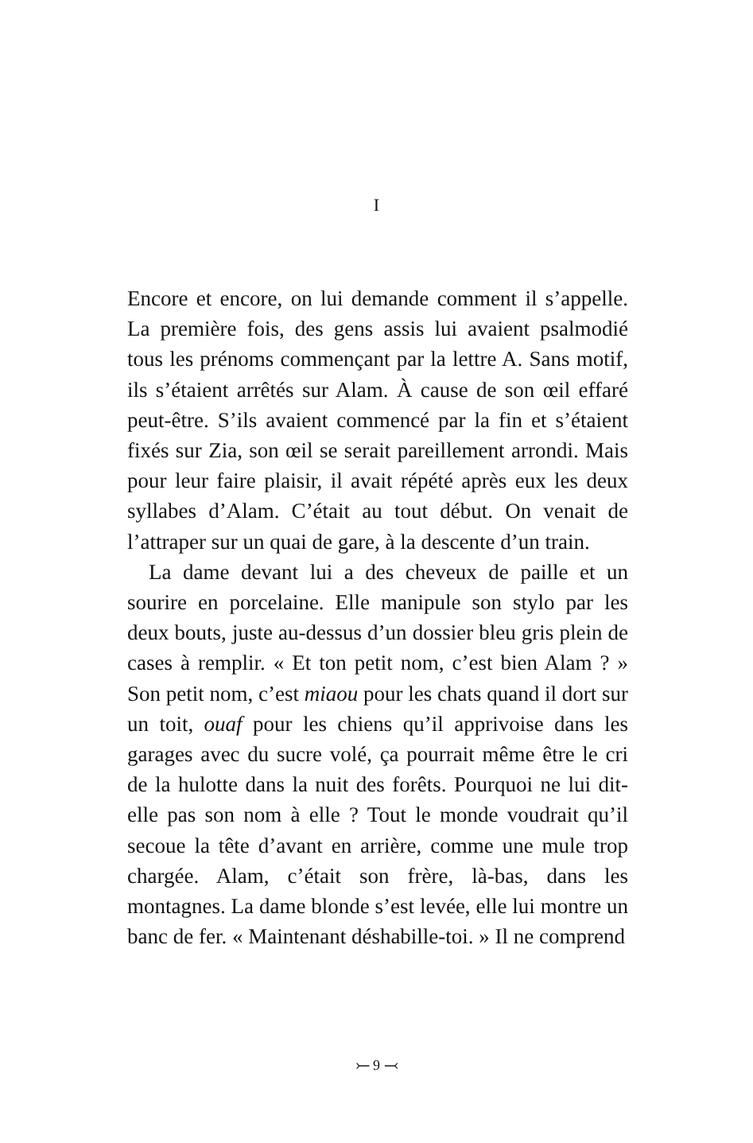I
Encore et encore, on lui demande comment il s’appelle. La première fois, des gens assis lui avaient psalmodié tous les prénoms commençant par la lettre A. Sans motif, ils s’étaient arrêtés sur Alam. À cause de son œil effaré peut-être. S’ils avaient commencé par la fin et s’étaient fixés sur Zia, son œil se serait pareillement arrondi. Mais pour leur faire plaisir, il avait répété après eux les deux syllabes d’Alam. C’était au tout début. On venait de l’attraper sur un quai de gare, à la descente d’un train.
La dame devant lui a des cheveux de paille et un sourire en porcelaine. Elle manipule son stylo par les deux bouts, juste au-dessus d’un dossier bleu gris plein de cases à remplir. « Et ton petit nom, c’est bien Alam ? » Son petit nom, c’est miaou pour les chats quand il dort sur un toit, ouaf pour les chiens qu’il apprivoise dans les garages avec du sucre volé, ça pourrait même être le cri de la hulotte dans la nuit des forêts. Pourquoi ne lui dit-elle pas son nom à elle ? Tout le monde voudrait qu’il secoue la tête d’avant en arrière, comme une mule trop chargée. Alam, c’était son frère, là-bas, dans les montagnes. La dame blonde s’est levée, elle lui montre un banc de fer. « Maintenant déshabille-toi. » Il ne comprend
⤚ 9 ⤙